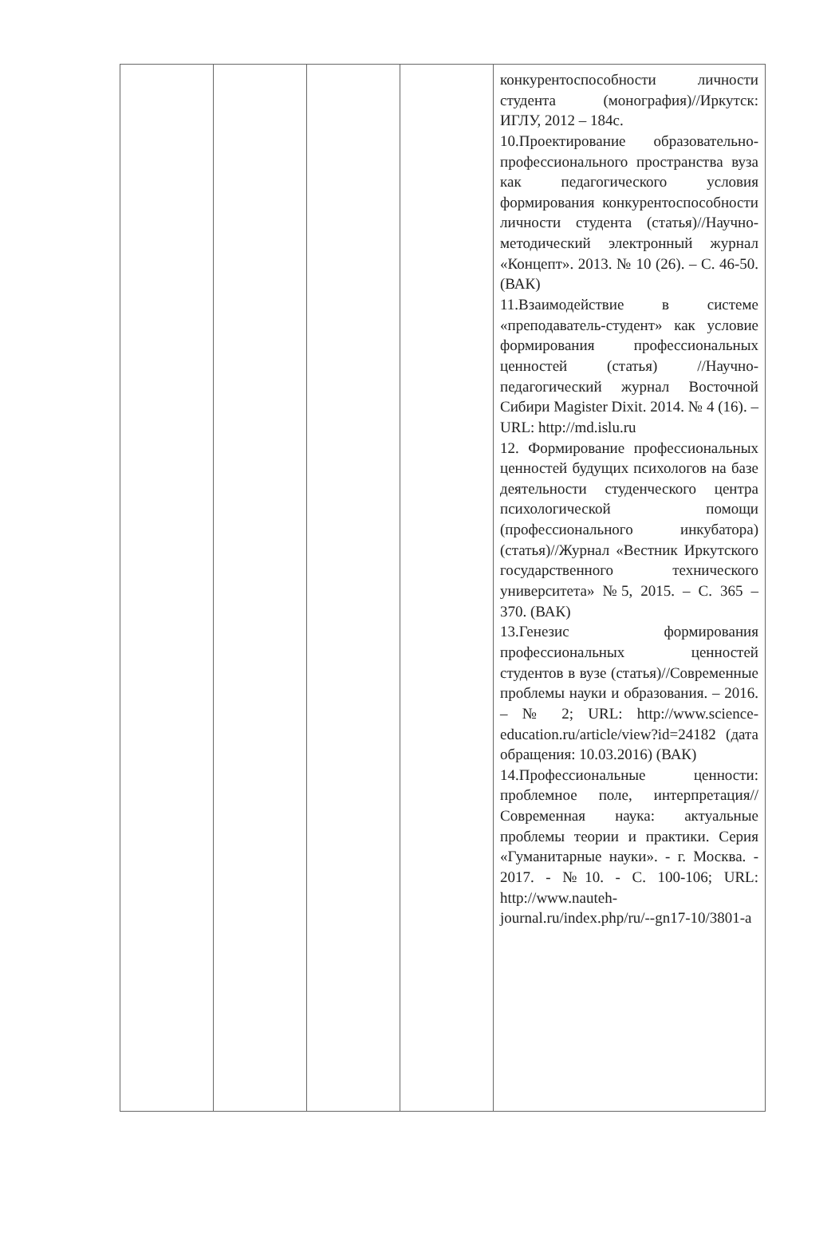| | | | | конкурентоспособности личности студента (монография)//Иркутск: ИГЛУ, 2012 – 184с. 10.Проектирование образовательно-профессионального пространства вуза как педагогического условия формирования конкурентоспособности личности студента (статья)//Научно-методический электронный журнал «Концепт». 2013. № 10 (26). – С. 46-50. (ВАК) 11.Взаимодействие в системе «преподаватель-студент» как условие формирования профессиональных ценностей (статья) //Научно-педагогический журнал Восточной Сибири Magister Dixit. 2014. № 4 (16). – URL: http://md.islu.ru 12. Формирование профессиональных ценностей будущих психологов на базе деятельности студенческого центра психологической помощи (профессионального инкубатора) (статья)//Журнал «Вестник Иркутского государственного технического университета» №5, 2015. – С. 365 – 370. (ВАК) 13.Генезис формирования профессиональных ценностей студентов в вузе (статья)//Современные проблемы науки и образования. – 2016. – № 2; URL: http://www.science-education.ru/article/view?id=24182 (дата обращения: 10.03.2016) (ВАК) 14.Профессиональные ценности: проблемное поле, интерпретация//Современная наука: актуальные проблемы теории и практики. Серия «Гуманитарные науки». - г. Москва. - 2017. - №10. - С. 100-106; URL: http://www.nauteh-journal.ru/index.php/ru/--gn17-10/3801-a |